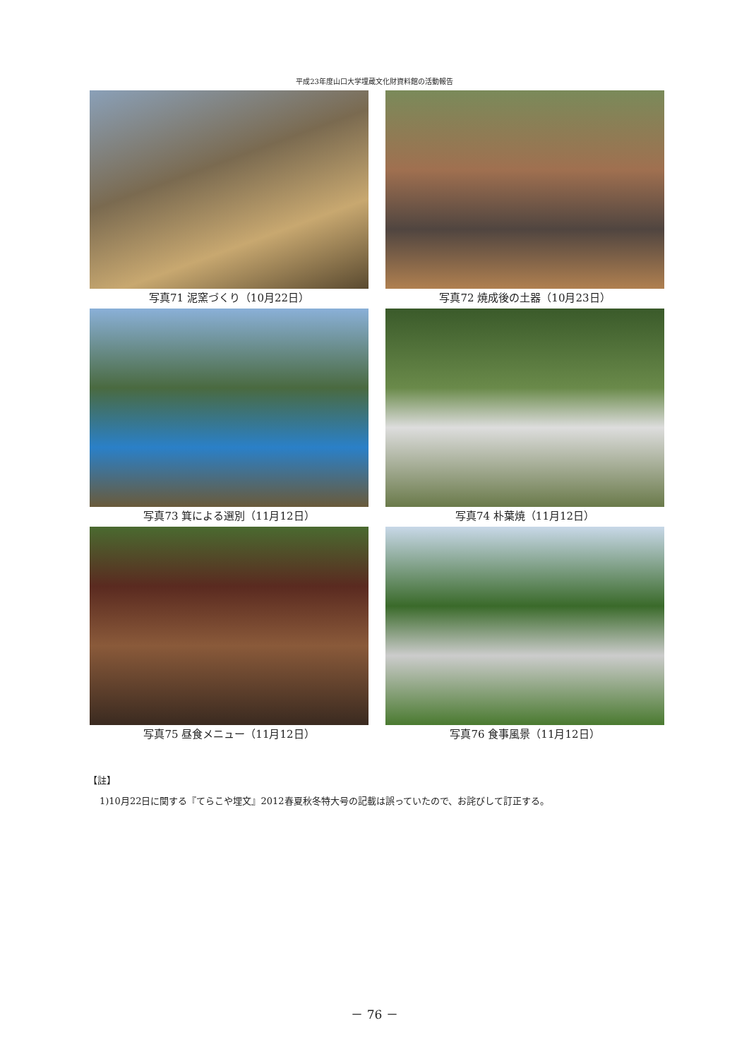平成23年度山口大学埋蔵文化財資料館の活動報告
写真71 泥窯づくり（10月22日）
写真72 焼成後の土器（10月23日）
写真73 箕による選別（11月12日）
写真74 朴葉焼（11月12日）
写真75 昼食メニュー（11月12日）
写真76 食事風景（11月12日）
【註】
1)10月22日に関する『てらこや埋文』2012春夏秋冬特大号の記載は誤っていたので、お詫びして訂正する。
－ 76 －